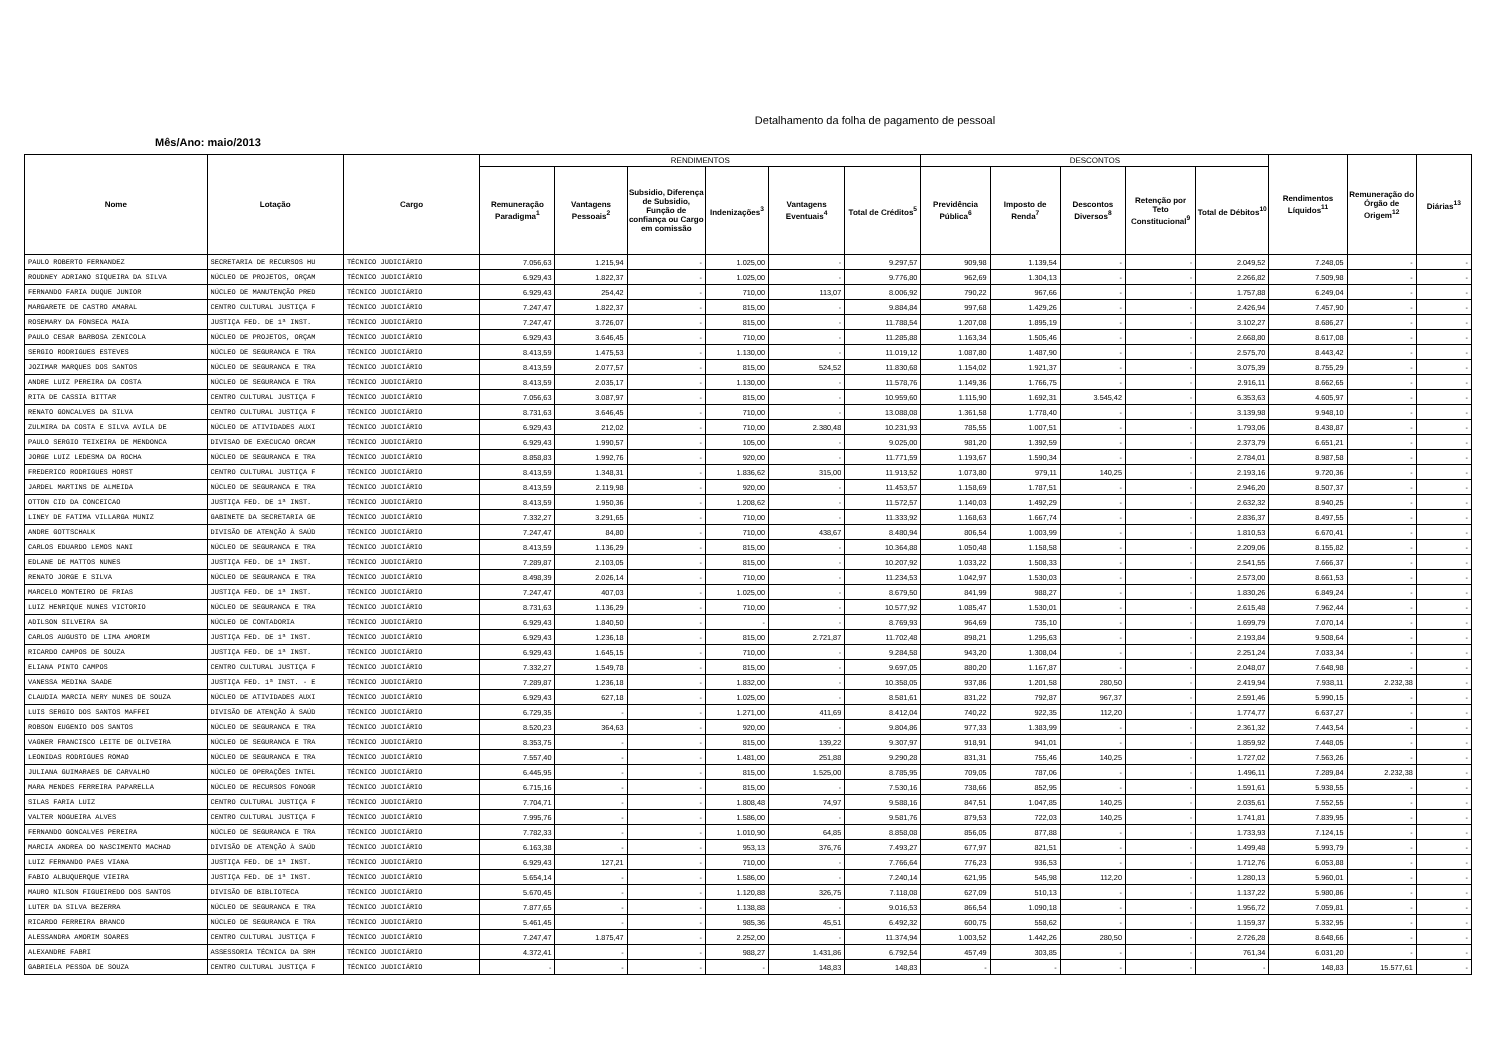Detalhamento da folha de pagamento de pessoal
Mês/Ano: maio/2013
| Nome | Lotação | Cargo | RENDIMENTOS | | | | | | DESCONTOS | | | | | Rendimentos Líquidos<sup>11</sup> | Remuneração do Órgão de Origem<sup>12</sup> | Diárias<sup>13</sup> |
| --- | --- | --- | --- | --- | --- | --- | --- | --- | --- | --- | --- | --- | --- | --- | --- | --- |
| | | | Remuneração Paradigma<sup>1</sup> | Vantagens Pessoais<sup>2</sup> | Subsidio, Diferença de Subsidio, Função de confiança ou Cargo em comissão | Indenizações<sup>3</sup> | Vantagens Eventuais<sup>4</sup> | Total de Créditos<sup>5</sup> | Previdência Pública<sup>6</sup> | Imposto de Renda<sup>7</sup> | Descontos Diversos<sup>8</sup> | Retenção por Teto Constitucional<sup>9</sup> | Total de Débitos<sup>10</sup> | | | |
| PAULO ROBERTO FERNANDEZ | SECRETARIA DE RECURSOS HU | TÉCNICO JUDICIÁRIO | 7.056,63 | 1.215,94 | - | 1.025,00 | - | 9.297,57 | 909,98 | 1.139,54 | - | - | 2.049,52 | 7.248,05 | - | - |
| ROUDNEY ADRIANO SIQUEIRA DA SILVA | NÚCLEO DE PROJETOS, ORÇAM | TÉCNICO JUDICIÁRIO | 6.929,43 | 1.822,37 | - | 1.025,00 | - | 9.776,80 | 962,69 | 1.304,13 | - | - | 2.266,82 | 7.509,98 | - | - |
| FERNANDO FARIA DUQUE JUNIOR | NÚCLEO DE MANUTENÇÃO PRED | TÉCNICO JUDICIÁRIO | 6.929,43 | 254,42 | - | 710,00 | 113,07 | 8.006,92 | 790,22 | 967,66 | - | - | 1.757,88 | 6.249,04 | - | - |
| MARGARETE DE CASTRO AMARAL | CENTRO CULTURAL JUSTIÇA F | TÉCNICO JUDICIÁRIO | 7.247,47 | 1.822,37 | - | 815,00 | - | 9.884,84 | 997,68 | 1.429,26 | - | - | 2.426,94 | 7.457,90 | - | - |
| ROSEMARY DA FONSECA MAIA | JUSTIÇA FED. DE 1ª INST. | TÉCNICO JUDICIÁRIO | 7.247,47 | 3.726,07 | - | 815,00 | - | 11.788,54 | 1.207,08 | 1.895,19 | - | - | 3.102,27 | 8.686,27 | - | - |
| PAULO CESAR BARBOSA ZENICOLA | NÚCLEO DE PROJETOS, ORÇAM | TÉCNICO JUDICIÁRIO | 6.929,43 | 3.646,45 | - | 710,00 | - | 11.285,88 | 1.163,34 | 1.505,46 | - | - | 2.668,80 | 8.617,08 | - | - |
| SERGIO RODRIGUES ESTEVES | NÚCLEO DE SEGURANCA E TRA | TÉCNICO JUDICIÁRIO | 8.413,59 | 1.475,53 | - | 1.130,00 | - | 11.019,12 | 1.087,80 | 1.487,90 | - | - | 2.575,70 | 8.443,42 | - | - |
| JOZIMAR MARQUES DOS SANTOS | NÚCLEO DE SEGURANCA E TRA | TÉCNICO JUDICIÁRIO | 8.413,59 | 2.077,57 | - | 815,00 | 524,52 | 11.830,68 | 1.154,02 | 1.921,37 | - | - | 3.075,39 | 8.755,29 | - | - |
| ANDRE LUIZ PEREIRA DA COSTA | NÚCLEO DE SEGURANCA E TRA | TÉCNICO JUDICIÁRIO | 8.413,59 | 2.035,17 | - | 1.130,00 | - | 11.578,76 | 1.149,36 | 1.766,75 | - | - | 2.916,11 | 8.662,65 | - | - |
| RITA DE CASSIA BITTAR | CENTRO CULTURAL JUSTIÇA F | TÉCNICO JUDICIÁRIO | 7.056,63 | 3.087,97 | - | 815,00 | - | 10.959,60 | 1.115,90 | 1.692,31 | 3.545,42 | - | 6.353,63 | 4.605,97 | - | - |
| RENATO GONCALVES DA SILVA | CENTRO CULTURAL JUSTIÇA F | TÉCNICO JUDICIÁRIO | 8.731,63 | 3.646,45 | - | 710,00 | - | 13.088,08 | 1.361,58 | 1.778,40 | - | - | 3.139,98 | 9.948,10 | - | - |
| ZULMIRA DA COSTA E SILVA AVILA DE | NÚCLEO DE ATIVIDADES AUXI | TÉCNICO JUDICIÁRIO | 6.929,43 | 212,02 | - | 710,00 | 2.380,48 | 10.231,93 | 785,55 | 1.007,51 | - | - | 1.793,06 | 8.438,87 | - | - |
| PAULO SERGIO TEIXEIRA DE MENDONCA | DIVISAO DE EXECUCAO ORCAM | TÉCNICO JUDICIÁRIO | 6.929,43 | 1.990,57 | - | 105,00 | - | 9.025,00 | 981,20 | 1.392,59 | - | - | 2.373,79 | 6.651,21 | - | - |
| JORGE LUIZ LEDESMA DA ROCHA | NÚCLEO DE SEGURANCA E TRA | TÉCNICO JUDICIÁRIO | 8.858,83 | 1.992,76 | - | 920,00 | - | 11.771,59 | 1.193,67 | 1.590,34 | - | - | 2.784,01 | 8.987,58 | - | - |
| FREDERICO RODRIGUES HORST | CENTRO CULTURAL JUSTIÇA F | TÉCNICO JUDICIÁRIO | 8.413,59 | 1.348,31 | - | 1.836,62 | 315,00 | 11.913,52 | 1.073,80 | 979,11 | 140,25 | - | 2.193,16 | 9.720,36 | - | - |
| JARDEL MARTINS DE ALMEIDA | NÚCLEO DE SEGURANCA E TRA | TÉCNICO JUDICIÁRIO | 8.413,59 | 2.119,98 | - | 920,00 | - | 11.453,57 | 1.158,69 | 1.787,51 | - | - | 2.946,20 | 8.507,37 | - | - |
| OTTON CID DA CONCEICAO | JUSTIÇA FED. DE 1ª INST. | TÉCNICO JUDICIÁRIO | 8.413,59 | 1.950,36 | - | 1.208,62 | - | 11.572,57 | 1.140,03 | 1.492,29 | - | - | 2.632,32 | 8.940,25 | - | - |
| LINEY DE FATIMA VILLARGA MUNIZ | GABINETE DA SECRETARIA GE | TÉCNICO JUDICIÁRIO | 7.332,27 | 3.291,65 | - | 710,00 | - | 11.333,92 | 1.168,63 | 1.667,74 | - | - | 2.836,37 | 8.497,55 | - | - |
| ANDRE GOTTSCHALK | DIVISÃO DE ATENÇÃO À SAÚD | TÉCNICO JUDICIÁRIO | 7.247,47 | 84,80 | - | 710,00 | 438,67 | 8.480,94 | 806,54 | 1.003,99 | - | - | 1.810,53 | 6.670,41 | - | - |
| CARLOS EDUARDO LEMOS NANI | NÚCLEO DE SEGURANCA E TRA | TÉCNICO JUDICIÁRIO | 8.413,59 | 1.136,29 | - | 815,00 | - | 10.364,88 | 1.050,48 | 1.158,58 | - | - | 2.209,06 | 8.155,82 | - | - |
| EDLANE DE MATTOS NUNES | JUSTIÇA FED. DE 1ª INST. | TÉCNICO JUDICIÁRIO | 7.289,87 | 2.103,05 | - | 815,00 | - | 10.207,92 | 1.033,22 | 1.508,33 | - | - | 2.541,55 | 7.666,37 | - | - |
| RENATO JORGE E SILVA | NÚCLEO DE SEGURANCA E TRA | TÉCNICO JUDICIÁRIO | 8.498,39 | 2.026,14 | - | 710,00 | - | 11.234,53 | 1.042,97 | 1.530,03 | - | - | 2.573,00 | 8.661,53 | - | - |
| MARCELO MONTEIRO DE FRIAS | JUSTIÇA FED. DE 1ª INST. | TÉCNICO JUDICIÁRIO | 7.247,47 | 407,03 | - | 1.025,00 | - | 8.679,50 | 841,99 | 988,27 | - | - | 1.830,26 | 6.849,24 | - | - |
| LUIZ HENRIQUE NUNES VICTORIO | NÚCLEO DE SEGURANCA E TRA | TÉCNICO JUDICIÁRIO | 8.731,63 | 1.136,29 | - | 710,00 | - | 10.577,92 | 1.085,47 | 1.530,01 | - | - | 2.615,48 | 7.962,44 | - | - |
| ADILSON SILVEIRA SA | NÚCLEO DE CONTADORIA | TÉCNICO JUDICIÁRIO | 6.929,43 | 1.840,50 | - | - | - | 8.769,93 | 964,69 | 735,10 | - | - | 1.699,79 | 7.070,14 | - | - |
| CARLOS AUGUSTO DE LIMA AMORIM | JUSTIÇA FED. DE 1ª INST. | TÉCNICO JUDICIÁRIO | 6.929,43 | 1.236,18 | - | 815,00 | 2.721,87 | 11.702,48 | 898,21 | 1.295,63 | - | - | 2.193,84 | 9.508,64 | - | - |
| RICARDO CAMPOS DE SOUZA | JUSTIÇA FED. DE 1ª INST. | TÉCNICO JUDICIÁRIO | 6.929,43 | 1.645,15 | - | 710,00 | - | 9.284,58 | 943,20 | 1.308,04 | - | - | 2.251,24 | 7.033,34 | - | - |
| ELIANA PINTO CAMPOS | CENTRO CULTURAL JUSTIÇA F | TÉCNICO JUDICIÁRIO | 7.332,27 | 1.549,78 | - | 815,00 | - | 9.697,05 | 880,20 | 1.167,87 | - | - | 2.048,07 | 7.648,98 | - | - |
| VANESSA MEDINA SAADE | JUSTIÇA FED. 1ª INST. - E | TÉCNICO JUDICIÁRIO | 7.289,87 | 1.236,18 | - | 1.832,00 | - | 10.358,05 | 937,86 | 1.201,58 | 280,50 | - | 2.419,94 | 7.938,11 | 2.232,38 | - |
| CLAUDIA MARCIA NERY NUNES DE SOUZA | NÚCLEO DE ATIVIDADES AUXI | TÉCNICO JUDICIÁRIO | 6.929,43 | 627,18 | - | 1.025,00 | - | 8.581,61 | 831,22 | 792,87 | 967,37 | - | 2.591,46 | 5.990,15 | - | - |
| LUIS SERGIO DOS SANTOS MAFFEI | DIVISÃO DE ATENÇÃO À SAÚD | TÉCNICO JUDICIÁRIO | 6.729,35 | - | - | 1.271,00 | 411,69 | 8.412,04 | 740,22 | 922,35 | 112,20 | - | 1.774,77 | 6.637,27 | - | - |
| ROBSON EUGENIO DOS SANTOS | NÚCLEO DE SEGURANCA E TRA | TÉCNICO JUDICIÁRIO | 8.520,23 | 364,63 | - | 920,00 | - | 9.804,86 | 977,33 | 1.383,99 | - | - | 2.361,32 | 7.443,54 | - | - |
| VAGNER FRANCISCO LEITE DE OLIVEIRA | NÚCLEO DE SEGURANCA E TRA | TÉCNICO JUDICIÁRIO | 8.353,75 | - | - | 815,00 | 139,22 | 9.307,97 | 918,91 | 941,01 | - | - | 1.859,92 | 7.448,05 | - | - |
| LEONIDAS RODRIGUES ROMAO | NÚCLEO DE SEGURANCA E TRA | TÉCNICO JUDICIÁRIO | 7.557,40 | - | - | 1.481,00 | 251,88 | 9.290,28 | 831,31 | 755,46 | 140,25 | - | 1.727,02 | 7.563,26 | - | - |
| JULIANA GUIMARAES DE CARVALHO | NÚCLEO DE OPERAÇÕES INTEL | TÉCNICO JUDICIÁRIO | 6.445,95 | - | - | 815,00 | 1.525,00 | 8.785,95 | 709,05 | 787,06 | - | - | 1.496,11 | 7.289,84 | 2.232,38 | - |
| MARA MENDES FERREIRA PAPARELLA | NÚCLEO DE RECURSOS FONOGR | TÉCNICO JUDICIÁRIO | 6.715,16 | - | - | 815,00 | - | 7.530,16 | 738,66 | 852,95 | - | - | 1.591,61 | 5.938,55 | - | - |
| SILAS FARIA LUIZ | CENTRO CULTURAL JUSTIÇA F | TÉCNICO JUDICIÁRIO | 7.704,71 | - | - | 1.808,48 | 74,97 | 9.588,16 | 847,51 | 1.047,85 | 140,25 | - | 2.035,61 | 7.552,55 | - | - |
| VALTER NOGUEIRA ALVES | CENTRO CULTURAL JUSTIÇA F | TÉCNICO JUDICIÁRIO | 7.995,76 | - | - | 1.586,00 | - | 9.581,76 | 879,53 | 722,03 | 140,25 | - | 1.741,81 | 7.839,95 | - | - |
| FERNANDO GONCALVES PEREIRA | NÚCLEO DE SEGURANCA E TRA | TÉCNICO JUDICIÁRIO | 7.782,33 | - | - | 1.010,90 | 64,85 | 8.858,08 | 856,05 | 877,88 | - | - | 1.733,93 | 7.124,15 | - | - |
| MARCIA ANDREA DO NASCIMENTO MACHAD | DIVISÃO DE ATENÇÃO À SAÚD | TÉCNICO JUDICIÁRIO | 6.163,38 | - | - | 953,13 | 376,76 | 7.493,27 | 677,97 | 821,51 | - | - | 1.499,48 | 5.993,79 | - | - |
| LUIZ FERNANDO PAES VIANA | JUSTIÇA FED. DE 1ª INST. | TÉCNICO JUDICIÁRIO | 6.929,43 | 127,21 | - | 710,00 | - | 7.766,64 | 776,23 | 936,53 | - | - | 1.712,76 | 6.053,88 | - | - |
| FABIO ALBUQUERQUE VIEIRA | JUSTIÇA FED. DE 1ª INST. | TÉCNICO JUDICIÁRIO | 5.654,14 | - | - | 1.586,00 | - | 7.240,14 | 621,95 | 545,98 | 112,20 | - | 1.280,13 | 5.960,01 | - | - |
| MAURO NILSON FIGUEIREDO DOS SANTOS | DIVISÃO DE BIBLIOTECA | TÉCNICO JUDICIÁRIO | 5.670,45 | - | - | 1.120,88 | 326,75 | 7.118,08 | 627,09 | 510,13 | - | - | 1.137,22 | 5.980,86 | - | - |
| LUTER DA SILVA BEZERRA | NÚCLEO DE SEGURANCA E TRA | TÉCNICO JUDICIÁRIO | 7.877,65 | - | - | 1.138,88 | - | 9.016,53 | 866,54 | 1.090,18 | - | - | 1.956,72 | 7.059,81 | - | - |
| RICARDO FERREIRA BRANCO | NÚCLEO DE SEGURANCA E TRA | TÉCNICO JUDICIÁRIO | 5.461,45 | - | - | 985,36 | 45,51 | 6.492,32 | 600,75 | 558,62 | - | - | 1.159,37 | 5.332,95 | - | - |
| ALESSANDRA AMORIM SOARES | CENTRO CULTURAL JUSTIÇA F | TÉCNICO JUDICIÁRIO | 7.247,47 | 1.875,47 | - | 2.252,00 | - | 11.374,94 | 1.003,52 | 1.442,26 | 280,50 | - | 2.726,28 | 8.648,66 | - | - |
| ALEXANDRE FABRI | ASSESSORIA TÉCNICA DA SRH | TÉCNICO JUDICIÁRIO | 4.372,41 | - | - | 988,27 | 1.431,86 | 6.792,54 | 457,49 | 303,85 | - | - | 761,34 | 6.031,20 | - | - |
| GABRIELA PESSOA DE SOUZA | CENTRO CULTURAL JUSTIÇA F | TÉCNICO JUDICIÁRIO | - | - | - | - | 148,83 | 148,83 | - | - | - | - | - | 148,83 | 15.577,61 | - |